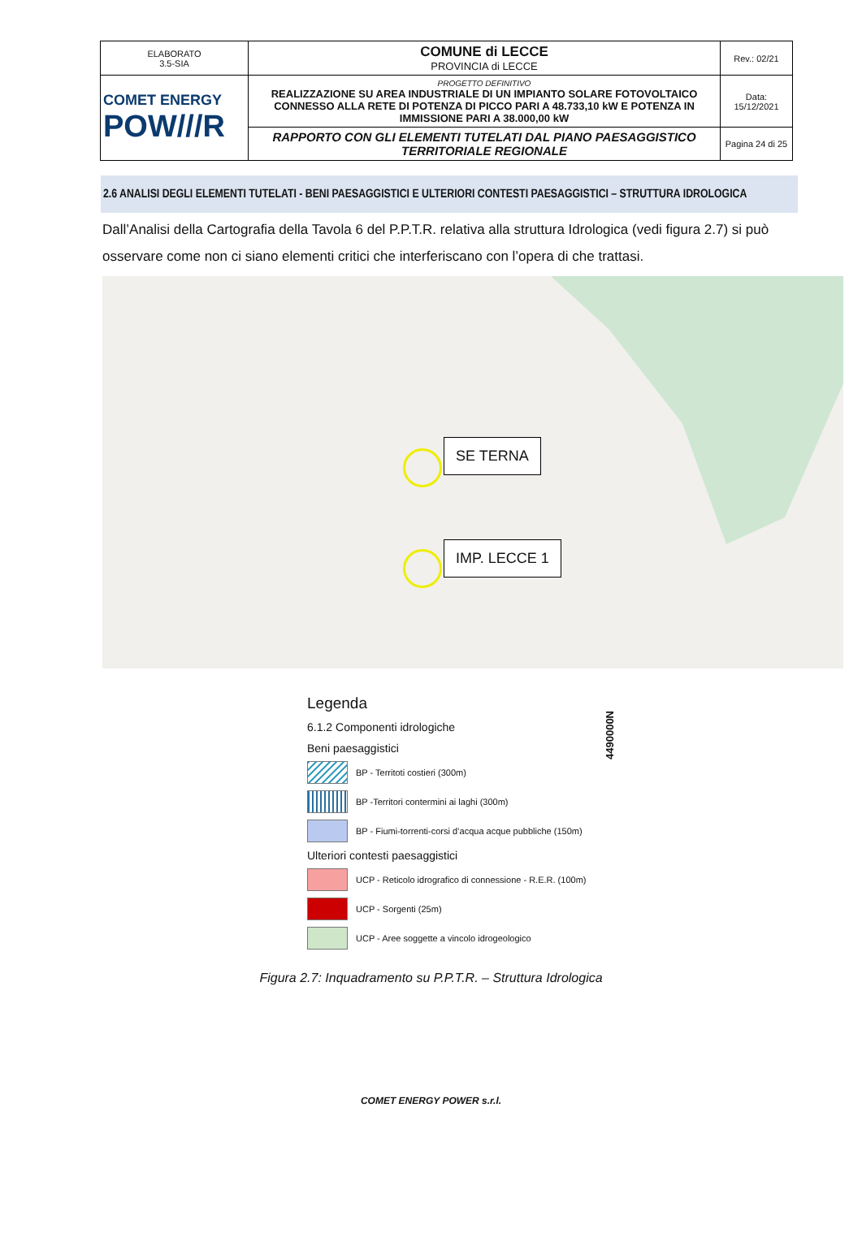| ELABORATO 3.5-SIA | COMUNE di LECCE PROVINCIA di LECCE | Rev.: 02/21 |
| COMET ENERGY POW///R | PROGETTO DEFINITIVO REALIZZAZIONE SU AREA INDUSTRIALE DI UN IMPIANTO SOLARE FOTOVOLTAICO CONNESSO ALLA RETE DI POTENZA DI PICCO PARI A 48.733,10 kW E POTENZA IN IMMISSIONE PARI A 38.000,00 kW | Data: 15/12/2021 |
| | RAPPORTO CON GLI ELEMENTI TUTELATI DAL PIANO PAESAGGISTICO TERRITORIALE REGIONALE | Pagina 24 di 25 |
2.6 ANALISI DEGLI ELEMENTI TUTELATI - BENI PAESAGGISTICI E ULTERIORI CONTESTI PAESAGGISTICI – STRUTTURA IDROLOGICA
Dall’Analisi della Cartografia della Tavola 6 del P.P.T.R. relativa alla struttura Idrologica (vedi figura 2.7) si può osservare come non ci siano elementi critici che interferiscano con l’opera di che trattasi.
SE TERNA
IMP. LECCE 1
4490000N
Legenda
6.1.2 Componenti idrologiche
Beni paesaggistici
BP - Territoti costieri (300m)
BP -Territori contermini ai laghi (300m)
BP - Fiumi-torrenti-corsi d’acqua acque pubbliche (150m)
Ulteriori contesti paesaggistici
UCP - Reticolo idrografico di connessione - R.E.R. (100m)
UCP - Sorgenti (25m)
UCP - Aree soggette a vincolo idrogeologico
Figura 2.7: Inquadramento su P.P.T.R. – Struttura Idrologica
COMET ENERGY POWER s.r.l.